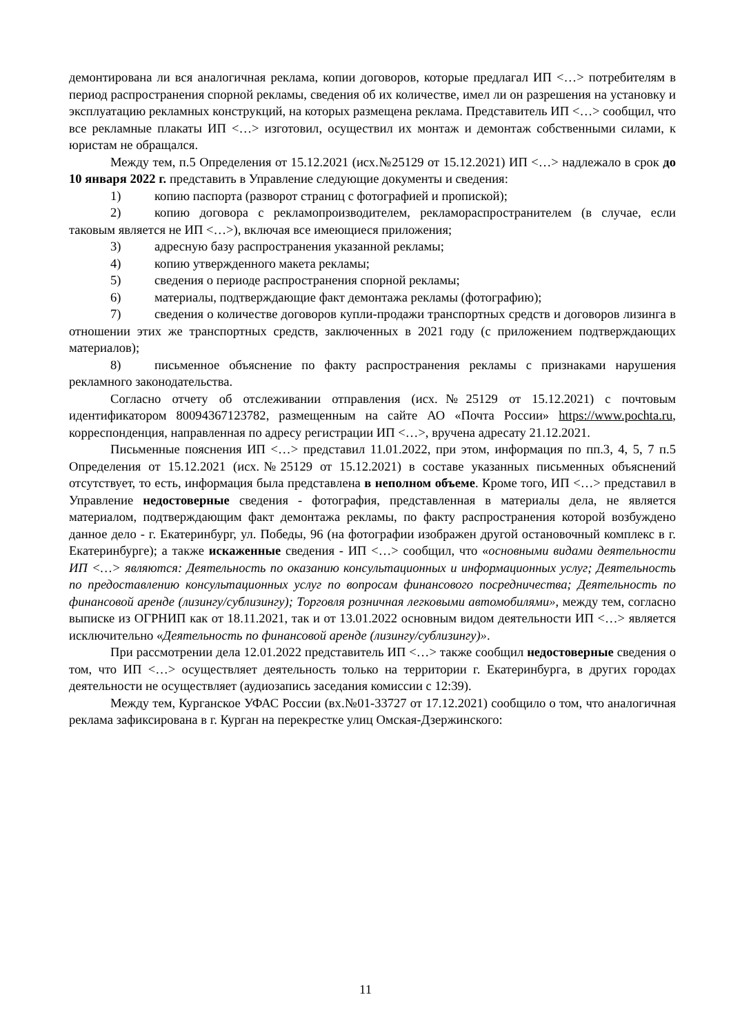демонтирована ли вся аналогичная реклама, копии договоров, которые предлагал ИП <…> потребителям в период распространения спорной рекламы, сведения об их количестве, имел ли он разрешения на установку и эксплуатацию рекламных конструкций, на которых размещена реклама. Представитель ИП <…> сообщил, что все рекламные плакаты ИП <…> изготовил, осуществил их монтаж и демонтаж собственными силами, к юристам не обращался.
Между тем, п.5 Определения от 15.12.2021 (исх.№25129 от 15.12.2021) ИП <…> надлежало в срок до 10 января 2022 г. представить в Управление следующие документы и сведения:
1) копию паспорта (разворот страниц с фотографией и пропиской);
2) копию договора с рекламопроизводителем, рекламораспространителем (в случае, если таковым является не ИП <…>), включая все имеющиеся приложения;
3) адресную базу распространения указанной рекламы;
4) копию утвержденного макета рекламы;
5) сведения о периоде распространения спорной рекламы;
6) материалы, подтверждающие факт демонтажа рекламы (фотографию);
7) сведения о количестве договоров купли-продажи транспортных средств и договоров лизинга в отношении этих же транспортных средств, заключенных в 2021 году (с приложением подтверждающих материалов);
8) письменное объяснение по факту распространения рекламы с признаками нарушения рекламного законодательства.
Согласно отчету об отслеживании отправления (исх.№25129 от 15.12.2021) с почтовым идентификатором 80094367123782, размещенным на сайте АО «Почта России» https://www.pochta.ru, корреспонденция, направленная по адресу регистрации ИП <…>, вручена адресату 21.12.2021.
Письменные пояснения ИП <…> представил 11.01.2022, при этом, информация по пп.3, 4, 5, 7 п.5 Определения от 15.12.2021 (исх.№25129 от 15.12.2021) в составе указанных письменных объяснений отсутствует, то есть, информация была представлена в неполном объеме. Кроме того, ИП <…> представил в Управление недостоверные сведения - фотография, представленная в материалы дела, не является материалом, подтверждающим факт демонтажа рекламы, по факту распространения которой возбуждено данное дело - г. Екатеринбург, ул. Победы, 96 (на фотографии изображен другой остановочный комплекс в г. Екатеринбурге); а также искаженные сведения - ИП <…> сообщил, что «основными видами деятельности ИП <…> являются: Деятельность по оказанию консультационных и информационных услуг; Деятельность по предоставлению консультационных услуг по вопросам финансового посредничества; Деятельность по финансовой аренде (лизингу/сублизингу); Торговля розничная легковыми автомобилями», между тем, согласно выписке из ОГРНИП как от 18.11.2021, так и от 13.01.2022 основным видом деятельности ИП <…> является исключительно «Деятельность по финансовой аренде (лизингу/сублизингу)».
При рассмотрении дела 12.01.2022 представитель ИП <…> также сообщил недостоверные сведения о том, что ИП <…> осуществляет деятельность только на территории г. Екатеринбурга, в других городах деятельности не осуществляет (аудиозапись заседания комиссии с 12:39).
Между тем, Курганское УФАС России (вх.№01-33727 от 17.12.2021) сообщило о том, что аналогичная реклама зафиксирована в г. Курган на перекрестке улиц Омская-Дзержинского:
11